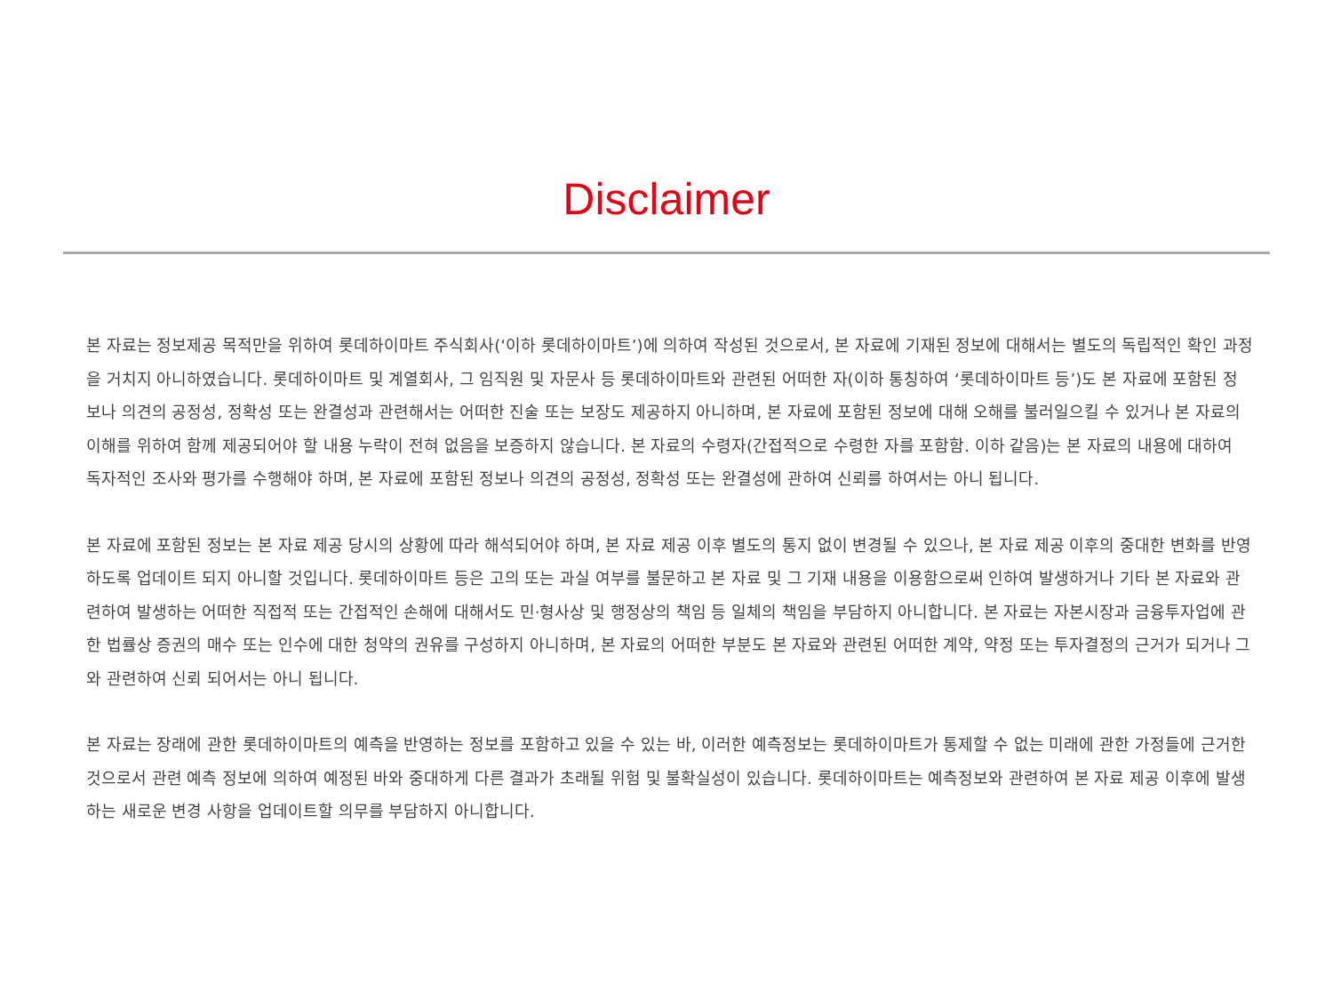Disclaimer
본 자료는 정보제공 목적만을 위하여 롯데하이마트 주식회사(‘이하 롯데하이마트’)에 의하여 작성된 것으로서, 본 자료에 기재된 정보에 대해서는 별도의 독립적인 확인 과정을 거치지 아니하였습니다. 롯데하이마트 및 계열회사, 그 임직원 및 자문사 등 롯데하이마트와 관련된 어떠한 자(이하 통칭하여 ‘롯데하이마트 등’)도 본 자료에 포함된 정보나 의견의 공정성, 정확성 또는 완결성과 관련해서는 어떠한 진술 또는 보장도 제공하지 아니하며, 본 자료에 포함된 정보에 대해 오해를 불러일으킬 수 있거나 본 자료의 이해를 위하여 함께 제공되어야 할 내용 누락이 전혀 없음을 보증하지 않습니다. 본 자료의 수령자(간접적으로 수령한 자를 포함함. 이하 같음)는 본 자료의 내용에 대하여 독자적인 조사와 평가를 수행해야 하며, 본 자료에 포함된 정보나 의견의 공정성, 정확성 또는 완결성에 관하여 신뢰를 하여서는 아니 됩니다.
본 자료에 포함된 정보는 본 자료 제공 당시의 상황에 따라 해석되어야 하며, 본 자료 제공 이후 별도의 통지 없이 변경될 수 있으나, 본 자료 제공 이후의 중대한 변화를 반영하도록 업데이트 되지 아니할 것입니다. 롯데하이마트 등은 고의 또는 과실 여부를 불문하고 본 자료 및 그 기재 내용을 이용함으로써 인하여 발생하거나 기타 본 자료와 관련하여 발생하는 어떠한 직접적 또는 간접적인 손해에 대해서도 민·형사상 및 행정상의 책임 등 일체의 책임을 부담하지 아니합니다. 본 자료는 자본시장과 금융투자업에 관한 법률상 증권의 매수 또는 인수에 대한 청약의 권유를 구성하지 아니하며, 본 자료의 어떠한 부분도 본 자료와 관련된 어떠한 계약, 약정 또는 투자결정의 근거가 되거나 그와 관련하여 신뢰 되어서는 아니 됩니다.
본 자료는 장래에 관한 롯데하이마트의 예측을 반영하는 정보를 포함하고 있을 수 있는 바, 이러한 예측정보는 롯데하이마트가 통제할 수 없는 미래에 관한 가정들에 근거한 것으로서 관련 예측 정보에 의하여 예정된 바와 중대하게 다른 결과가 초래될 위험 및 불확실성이 있습니다. 롯데하이마트는 예측정보와 관련하여 본 자료 제공 이후에 발생하는 새로운 변경 사항을 업데이트할 의무를 부담하지 아니합니다.